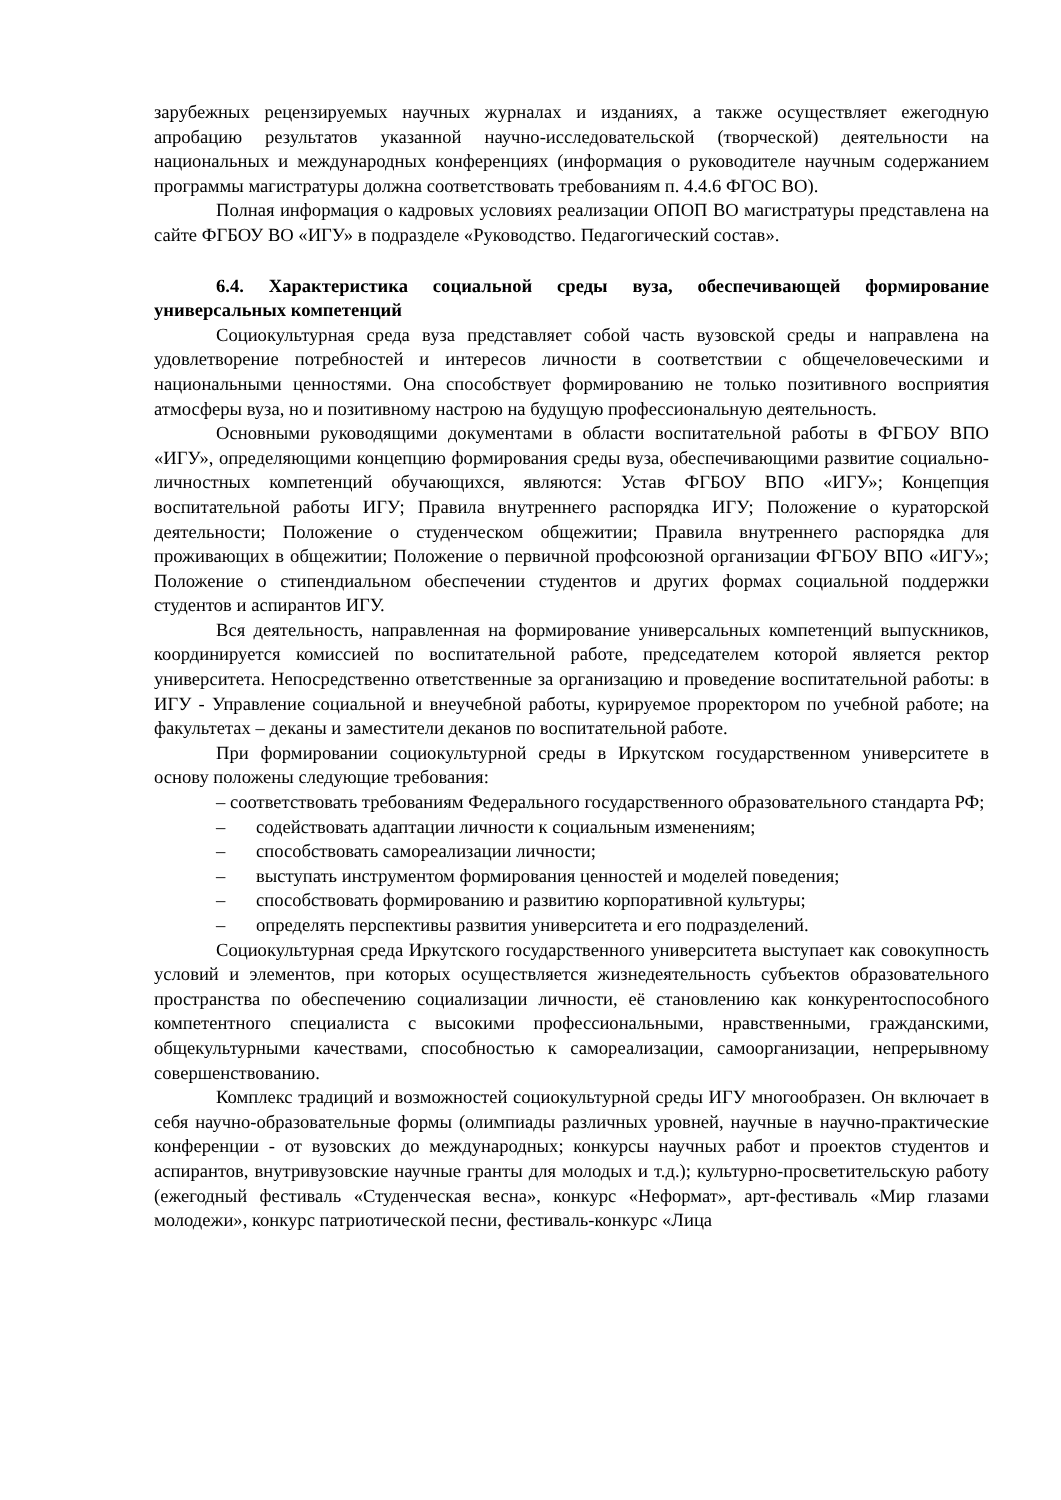зарубежных рецензируемых научных журналах и изданиях, а также осуществляет ежегодную апробацию результатов указанной научно-исследовательской (творческой) деятельности на национальных и международных конференциях (информация о руководителе научным содержанием программы магистратуры должна соответствовать требованиям п. 4.4.6 ФГОС ВО).
Полная информация о кадровых условиях реализации ОПОП ВО магистратуры представлена на сайте ФГБОУ ВО «ИГУ» в подразделе «Руководство. Педагогический состав».
6.4. Характеристика социальной среды вуза, обеспечивающей формирование универсальных компетенций
Социокультурная среда вуза представляет собой часть вузовской среды и направлена на удовлетворение потребностей и интересов личности в соответствии с общечеловеческими и национальными ценностями. Она способствует формированию не только позитивного восприятия атмосферы вуза, но и позитивному настрою на будущую профессиональную деятельность.
Основными руководящими документами в области воспитательной работы в ФГБОУ ВПО «ИГУ», определяющими концепцию формирования среды вуза, обеспечивающими развитие социально-личностных компетенций обучающихся, являются: Устав ФГБОУ ВПО «ИГУ»; Концепция воспитательной работы ИГУ; Правила внутреннего распорядка ИГУ; Положение о кураторской деятельности; Положение о студенческом общежитии; Правила внутреннего распорядка для проживающих в общежитии; Положение о первичной профсоюзной организации ФГБОУ ВПО «ИГУ»; Положение о стипендиальном обеспечении студентов и других формах социальной поддержки студентов и аспирантов ИГУ.
Вся деятельность, направленная на формирование универсальных компетенций выпускников, координируется комиссией по воспитательной работе, председателем которой является ректор университета. Непосредственно ответственные за организацию и проведение воспитательной работы: в ИГУ - Управление социальной и внеучебной работы, курируемое проректором по учебной работе; на факультетах – деканы и заместители деканов по воспитательной работе.
При формировании социокультурной среды в Иркутском государственном университете в основу положены следующие требования:
– соответствовать требованиям Федерального государственного образовательного стандарта РФ;
– содействовать адаптации личности к социальным изменениям;
– способствовать самореализации личности;
– выступать инструментом формирования ценностей и моделей поведения;
– способствовать формированию и развитию корпоративной культуры;
– определять перспективы развития университета и его подразделений.
Социокультурная среда Иркутского государственного университета выступает как совокупность условий и элементов, при которых осуществляется жизнедеятельность субъектов образовательного пространства по обеспечению социализации личности, её становлению как конкурентоспособного компетентного специалиста с высокими профессиональными, нравственными, гражданскими, общекультурными качествами, способностью к самореализации, самоорганизации, непрерывному совершенствованию.
Комплекс традиций и возможностей социокультурной среды ИГУ многообразен. Он включает в себя научно-образовательные формы (олимпиады различных уровней, научные в научно-практические конференции - от вузовских до международных; конкурсы научных работ и проектов студентов и аспирантов, внутривузовские научные гранты для молодых и т.д.); культурно-просветительскую работу (ежегодный фестиваль «Студенческая весна», конкурс «Неформат», арт-фестиваль «Мир глазами молодежи», конкурс патриотической песни, фестиваль-конкурс «Лица